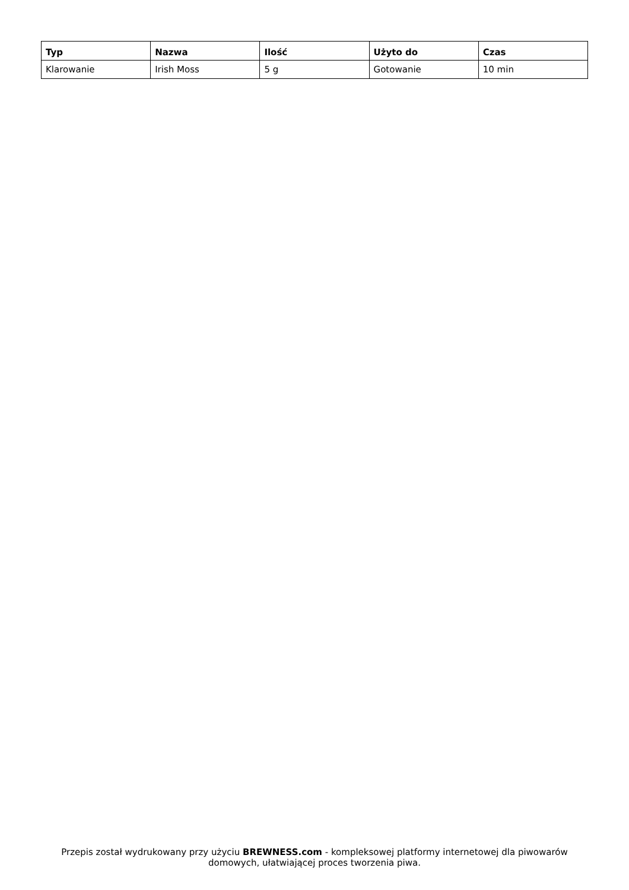| Typ | Nazwa | Ilość | Użyto do | Czas |
| --- | --- | --- | --- | --- |
| Klarowanie | Irish Moss | 5 g | Gotowanie | 10 min |
Przepis został wydrukowany przy użyciu BREWNESS.com - kompleksowej platformy internetowej dla piwowarów domowych, ułatwiającej proces tworzenia piwa.